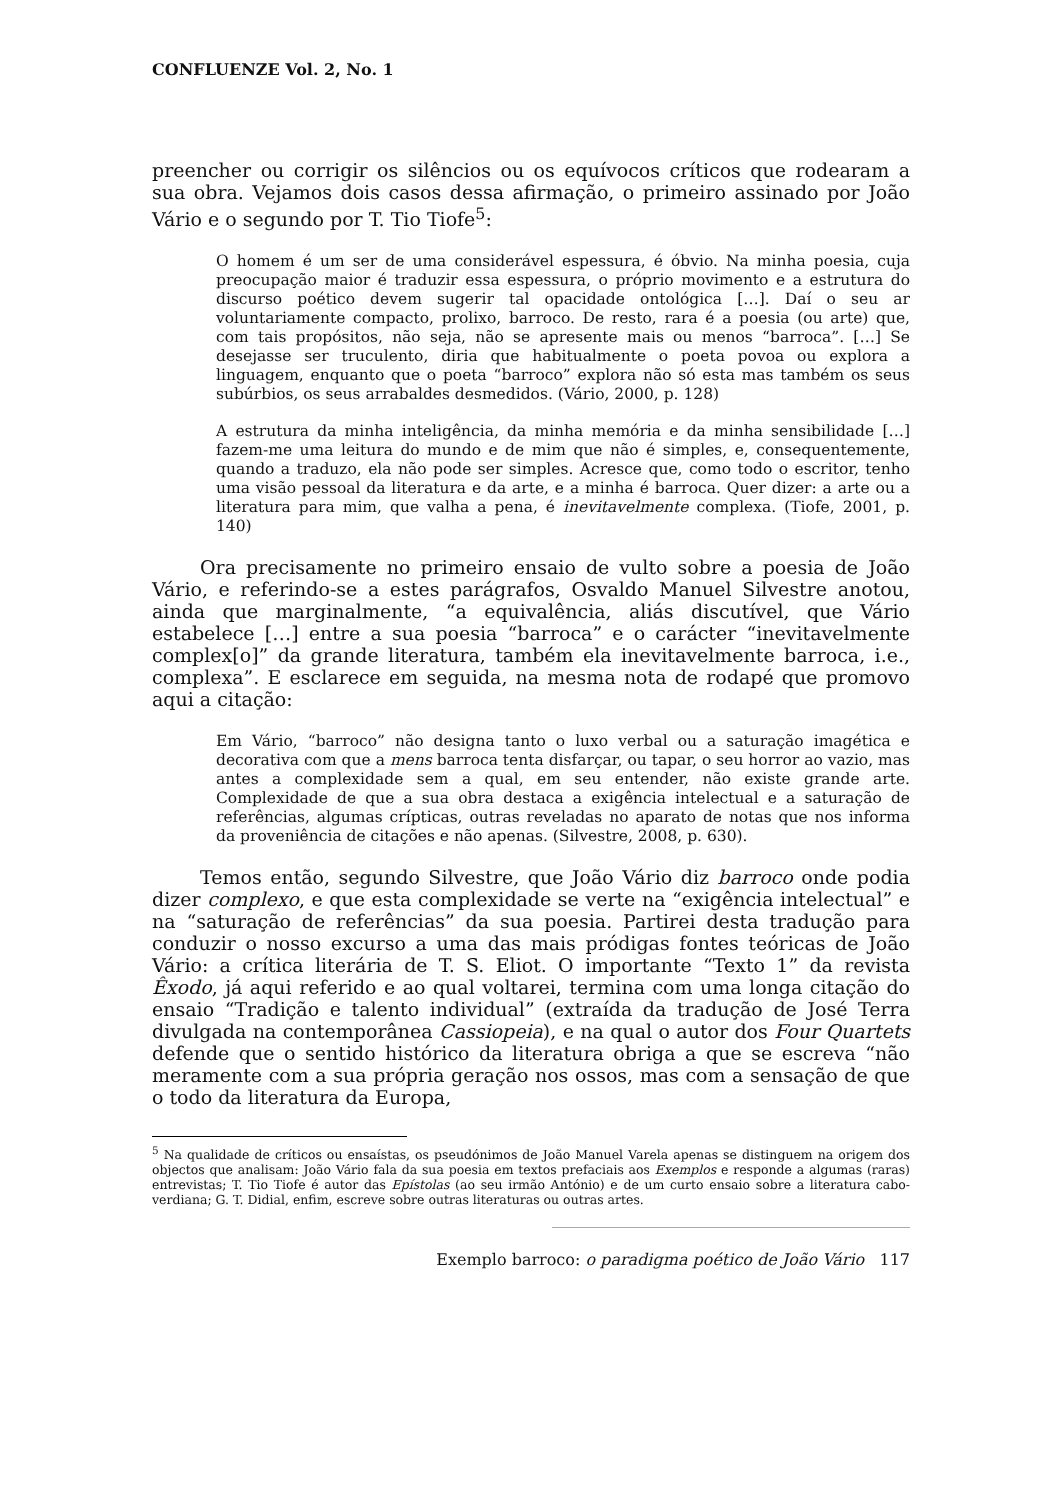CONFLUENZE Vol. 2, No. 1
preencher ou corrigir os silêncios ou os equívocos críticos que rodearam a sua obra. Vejamos dois casos dessa afirmação, o primeiro assinado por João Vário e o segundo por T. Tio Tiofe<sup>5</sup>:
O homem é um ser de uma considerável espessura, é óbvio. Na minha poesia, cuja preocupação maior é traduzir essa espessura, o próprio movimento e a estrutura do discurso poético devem sugerir tal opacidade ontológica […]. Daí o seu ar voluntariamente compacto, prolixo, barroco. De resto, rara é a poesia (ou arte) que, com tais propósitos, não seja, não se apresente mais ou menos “barroca”. […] Se desejasse ser truculento, diria que habitualmente o poeta povoa ou explora a linguagem, enquanto que o poeta “barroco” explora não só esta mas também os seus subúrbios, os seus arrabaldes desmedidos. (Vário, 2000, p. 128)
A estrutura da minha inteligência, da minha memória e da minha sensibilidade […] fazem-me uma leitura do mundo e de mim que não é simples, e, consequentemente, quando a traduzo, ela não pode ser simples. Acresce que, como todo o escritor, tenho uma visão pessoal da literatura e da arte, e a minha é barroca. Quer dizer: a arte ou a literatura para mim, que valha a pena, é inevitavelmente complexa. (Tiofe, 2001, p. 140)
Ora precisamente no primeiro ensaio de vulto sobre a poesia de João Vário, e referindo-se a estes parágrafos, Osvaldo Manuel Silvestre anotou, ainda que marginalmente, “a equivalência, aliás discutível, que Vário estabelece […] entre a sua poesia “barroca” e o carácter “inevitavelmente complex[o]” da grande literatura, também ela inevitavelmente barroca, i.e., complexa”. E esclarece em seguida, na mesma nota de rodapé que promovo aqui a citação:
Em Vário, “barroco” não designa tanto o luxo verbal ou a saturação imagética e decorativa com que a mens barroca tenta disfarçar, ou tapar, o seu horror ao vazio, mas antes a complexidade sem a qual, em seu entender, não existe grande arte. Complexidade de que a sua obra destaca a exigência intelectual e a saturação de referências, algumas crípticas, outras reveladas no aparato de notas que nos informa da proveniência de citações e não apenas. (Silvestre, 2008, p. 630).
Temos então, segundo Silvestre, que João Vário diz barroco onde podia dizer complexo, e que esta complexidade se verte na “exigência intelectual” e na “saturação de referências” da sua poesia. Partirei desta tradução para conduzir o nosso excurso a uma das mais pródigas fontes teóricas de João Vário: a crítica literária de T. S. Eliot. O importante “Texto 1” da revista Êxodo, já aqui referido e ao qual voltarei, termina com uma longa citação do ensaio “Tradição e talento individual” (extraída da tradução de José Terra divulgada na contemporânea Cassiopeia), e na qual o autor dos Four Quartets defende que o sentido histórico da literatura obriga a que se escreva “não meramente com a sua própria geração nos ossos, mas com a sensação de que o todo da literatura da Europa,
<sup>5</sup> Na qualidade de críticos ou ensaístas, os pseudónimos de João Manuel Varela apenas se distinguem na origem dos objectos que analisam: João Vário fala da sua poesia em textos prefaciais aos Exemplos e responde a algumas (raras) entrevistas; T. Tio Tiofe é autor das Epístolas (ao seu irmão António) e de um curto ensaio sobre a literatura cabo-verdiana; G. T. Didial, enfim, escreve sobre outras literaturas ou outras artes.
Exemplo barroco: o paradigma poético de João Vário 117